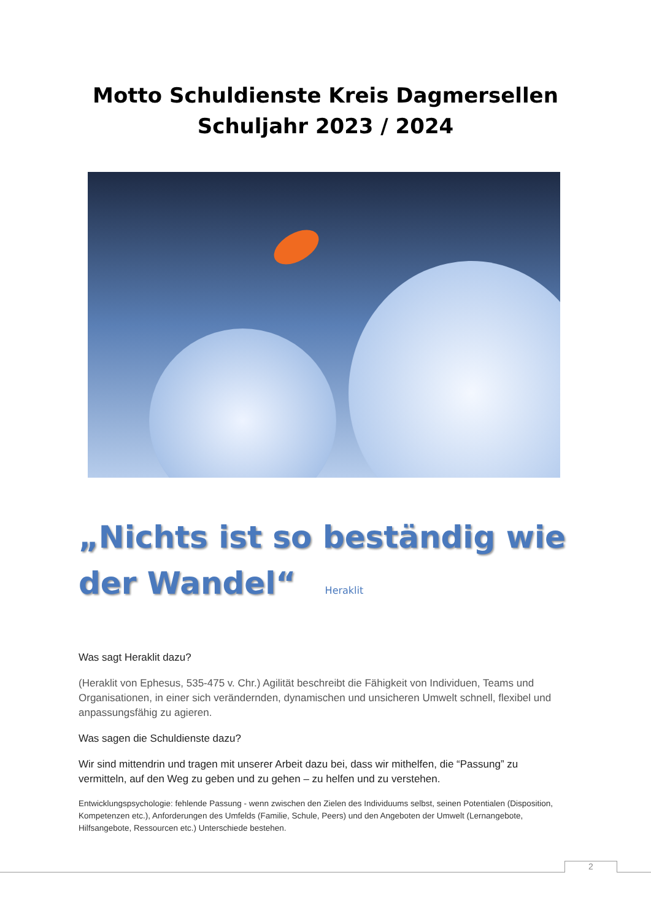Motto Schuldienste Kreis Dagmersellen
Schuljahr 2023 / 2024
„Nichts ist so beständig wie
der Wandel“ Heraklit
Was sagt Heraklit dazu?
(Heraklit von Ephesus, 535-475 v. Chr.) Agilität beschreibt die Fähigkeit von Individuen, Teams und Organisationen, in einer sich verändernden, dynamischen und unsicheren Umwelt schnell, flexibel und anpassungsfähig zu agieren.
Was sagen die Schuldienste dazu?
Wir sind mittendrin und tragen mit unserer Arbeit dazu bei, dass wir mithelfen, die “Passung” zu vermitteln, auf den Weg zu geben und zu gehen – zu helfen und zu verstehen.
Entwicklungspsychologie: fehlende Passung - wenn zwischen den Zielen des Individuums selbst, seinen Potentialen (Disposition, Kompetenzen etc.), Anforderungen des Umfelds (Familie, Schule, Peers) und den Angeboten der Umwelt (Lernangebote, Hilfsangebote, Ressourcen etc.) Unterschiede bestehen.
2